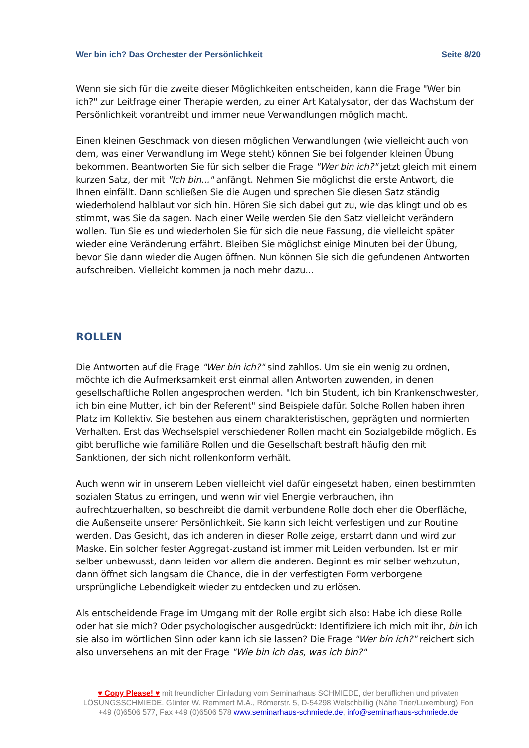Wer bin ich? Das Orchester der Persönlichkeit Seite 8/20
Wenn sie sich für die zweite dieser Möglichkeiten entscheiden, kann die Frage "Wer bin ich?" zur Leitfrage einer Therapie werden, zu einer Art Katalysator, der das Wachstum der Persönlichkeit vorantreibt und immer neue Verwandlungen möglich macht.
Einen kleinen Geschmack von diesen möglichen Verwandlungen (wie vielleicht auch von dem, was einer Verwandlung im Wege steht) können Sie bei folgender kleinen Übung bekommen. Beantworten Sie für sich selber die Frage "Wer bin ich?" jetzt gleich mit einem kurzen Satz, der mit "Ich bin..." anfängt. Nehmen Sie möglichst die erste Antwort, die Ihnen einfällt. Dann schließen Sie die Augen und sprechen Sie diesen Satz ständig wiederholend halblaut vor sich hin. Hören Sie sich dabei gut zu, wie das klingt und ob es stimmt, was Sie da sagen. Nach einer Weile werden Sie den Satz vielleicht verändern wollen. Tun Sie es und wiederholen Sie für sich die neue Fassung, die vielleicht später wieder eine Veränderung erfährt. Bleiben Sie möglichst einige Minuten bei der Übung, bevor Sie dann wieder die Augen öffnen. Nun können Sie sich die gefundenen Antworten aufschreiben. Vielleicht kommen ja noch mehr dazu...
ROLLEN
Die Antworten auf die Frage "Wer bin ich?" sind zahllos. Um sie ein wenig zu ordnen, möchte ich die Aufmerksamkeit erst einmal allen Antworten zuwenden, in denen gesellschaftliche Rollen angesprochen werden. "Ich bin Student, ich bin Krankenschwester, ich bin eine Mutter, ich bin der Referent" sind Beispiele dafür. Solche Rollen haben ihren Platz im Kollektiv. Sie bestehen aus einem charakteristischen, geprägten und normierten Verhalten. Erst das Wechselspiel verschiedener Rollen macht ein Sozialgebilde möglich. Es gibt berufliche wie familiäre Rollen und die Gesellschaft bestraft häufig den mit Sanktionen, der sich nicht rollenkonform verhält.
Auch wenn wir in unserem Leben vielleicht viel dafür eingesetzt haben, einen bestimmten sozialen Status zu erringen, und wenn wir viel Energie verbrauchen, ihn aufrechtzuerhalten, so beschreibt die damit verbundene Rolle doch eher die Oberfläche, die Außenseite unserer Persönlichkeit. Sie kann sich leicht verfestigen und zur Routine werden. Das Gesicht, das ich anderen in dieser Rolle zeige, erstarrt dann und wird zur Maske. Ein solcher fester Aggregat-zustand ist immer mit Leiden verbunden. Ist er mir selber unbewusst, dann leiden vor allem die anderen. Beginnt es mir selber wehzutun, dann öffnet sich langsam die Chance, die in der verfestigten Form verborgene ursprüngliche Lebendigkeit wieder zu entdecken und zu erlösen.
Als entscheidende Frage im Umgang mit der Rolle ergibt sich also: Habe ich diese Rolle oder hat sie mich? Oder psychologischer ausgedrückt: Identifiziere ich mich mit ihr, bin ich sie also im wörtlichen Sinn oder kann ich sie lassen? Die Frage "Wer bin ich?" reichert sich also unversehens an mit der Frage "Wie bin ich das, was ich bin?"
♥ Copy Please! ♥ mit freundlicher Einladung vom Seminarhaus SCHMIEDE, der beruflichen und privaten LÖSUNGSSCHMIEDE. Günter W. Remmert M.A., Römerstr. 5, D-54298 Welschbillig (Nähe Trier/Luxemburg) Fon +49 (0)6506 577, Fax +49 (0)6506 578 www.seminarhaus-schmiede.de, info@seminarhaus-schmiede.de